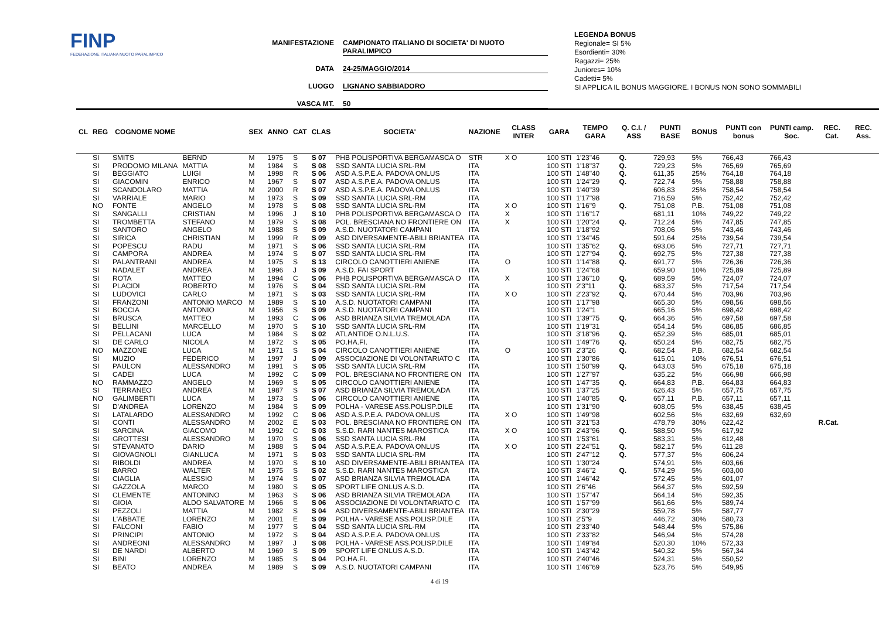FINP
FEDERAZIONE ITALIANA NUOTO PARALIMPICO
MANIFESTAZIONE CAMPIONATO ITALIANO DI SOCIETA' DI NUOTO PARALIMPICO
DATA 24-25/MAGGIO/2014
LUOGO LIGNANO SABBIADORO
VASCA MT. 50
LEGENDA BONUS
Regionale= SI 5%
Esordienti= 30%
Ragazzi= 25%
Juniores= 10%
Cadetti= 5%
SI APPLICA IL BONUS MAGGIORE. I BONUS NON SONO SOMMABILI
| CL | REG | COGNOME NOME | | SEX | ANNO | CAT | CLAS | SOCIETA' | NAZIONE | CLASS INTER | GARA | TEMPO GARA | Q. C.I. / ASS | PUNTI BASE | BONUS | PUNTI con bonus | PUNTI camp. Soc. | REC. Cat. | REC. Ass. |
| --- | --- | --- | --- | --- | --- | --- | --- | --- | --- | --- | --- | --- | --- | --- | --- | --- | --- | --- | --- |
| | SI | SMITS | BERND | M | 1975 | S | S 07 | PHB POLISPORTIVA BERGAMASCA O | STR | X O | 100 STI | 1'23"46 | Q. | 729,93 | 5% | 766,43 | 766,43 | | |
| | SI | PRODOMO MILANA | MATTIA | M | 1984 | S | S 08 | SSD SANTA LUCIA SRL-RM | ITA | | 100 STI | 1'18"37 | Q. | 729,23 | 5% | 765,69 | 765,69 | | |
| | SI | BEGGIATO | LUIGI | M | 1998 | R | S 06 | ASD A.S.P.E.A. PADOVA ONLUS | ITA | | 100 STI | 1'48"40 | Q. | 611,35 | 25% | 764,18 | 764,18 | | |
| | SI | GIACOMIN | ENRICO | M | 1967 | S | S 07 | ASD A.S.P.E.A. PADOVA ONLUS | ITA | | 100 STI | 1'24"29 | Q. | 722,74 | 5% | 758,88 | 758,88 | | |
| | SI | SCANDOLARO | MATTIA | M | 2000 | R | S 07 | ASD A.S.P.E.A. PADOVA ONLUS | ITA | | 100 STI | 1'40"39 | | 606,83 | 25% | 758,54 | 758,54 | | |
| | SI | VARRIALE | MARIO | M | 1973 | S | S 09 | SSD SANTA LUCIA SRL-RM | ITA | | 100 STI | 1'17"98 | | 716,59 | 5% | 752,42 | 752,42 | | |
| | NO | FONTE | ANGELO | M | 1978 | S | S 08 | SSD SANTA LUCIA SRL-RM | ITA | X O | 100 STI | 1'16"9 | Q. | 751,08 | P.B. | 751,08 | 751,08 | | |
| | SI | SANGALLI | CRISTIAN | M | 1996 | J | S 10 | PHB POLISPORTIVA BERGAMASCA O | ITA | X | 100 STI | 1'16"17 | | 681,11 | 10% | 749,22 | 749,22 | | |
| | SI | TROMBETTA | STEFANO | M | 1979 | S | S 08 | POL. BRESCIANA NO FRONTIERE ON | ITA | X | 100 STI | 1'20"24 | Q. | 712,24 | 5% | 747,85 | 747,85 | | |
| | SI | SANTORO | ANGELO | M | 1988 | S | S 09 | A.S.D. NUOTATORI CAMPANI | ITA | | 100 STI | 1'18"92 | | 708,06 | 5% | 743,46 | 743,46 | | |
| | SI | SIRICA | CHRISTIAN | M | 1999 | R | S 09 | ASD DIVERSAMENTE-ABILI BRIANTEA | ITA | | 100 STI | 1'34"45 | | 591,64 | 25% | 739,54 | 739,54 | | |
| | SI | POPESCU | RADU | M | 1971 | S | S 06 | SSD SANTA LUCIA SRL-RM | ITA | | 100 STI | 1'35"62 | Q. | 693,06 | 5% | 727,71 | 727,71 | | |
| | SI | CAMPORA | ANDREA | M | 1974 | S | S 07 | SSD SANTA LUCIA SRL-RM | ITA | | 100 STI | 1'27"94 | Q. | 692,75 | 5% | 727,38 | 727,38 | | |
| | SI | PALANTRANI | ANDREA | M | 1975 | S | S 13 | CIRCOLO CANOTTIERI ANIENE | ITA | O | 100 STI | 1'14"88 | Q. | 691,77 | 5% | 726,36 | 726,36 | | |
| | SI | NADALET | ANDREA | M | 1996 | J | S 09 | A.S.D. FAI SPORT | ITA | | 100 STI | 1'24"68 | | 659,90 | 10% | 725,89 | 725,89 | | |
| | SI | ROTA | MATTEO | M | 1994 | C | S 06 | PHB POLISPORTIVA BERGAMASCA O | ITA | X | 100 STI | 1'36"10 | Q. | 689,59 | 5% | 724,07 | 724,07 | | |
| | SI | PLACIDI | ROBERTO | M | 1976 | S | S 04 | SSD SANTA LUCIA SRL-RM | ITA | | 100 STI | 2'3"11 | Q. | 683,37 | 5% | 717,54 | 717,54 | | |
| | SI | LUDOVICI | CARLO | M | 1971 | S | S 03 | SSD SANTA LUCIA SRL-RM | ITA | X O | 100 STI | 2'23"92 | Q. | 670,44 | 5% | 703,96 | 703,96 | | |
| | SI | FRANZONI | ANTONIO MARCO | M | 1989 | S | S 10 | A.S.D. NUOTATORI CAMPANI | ITA | | 100 STI | 1'17"98 | | 665,30 | 5% | 698,56 | 698,56 | | |
| | SI | BOCCIA | ANTONIO | M | 1956 | S | S 09 | A.S.D. NUOTATORI CAMPANI | ITA | | 100 STI | 1'24"1 | | 665,16 | 5% | 698,42 | 698,42 | | |
| | SI | BRUSCA | MATTEO | M | 1993 | C | S 06 | ASD BRIANZA SILVIA TREMOLADA | ITA | | 100 STI | 1'39"75 | Q. | 664,36 | 5% | 697,58 | 697,58 | | |
| | SI | BELLINI | MARCELLO | M | 1970 | S | S 10 | SSD SANTA LUCIA SRL-RM | ITA | | 100 STI | 1'19"31 | | 654,14 | 5% | 686,85 | 686,85 | | |
| | SI | PELLACANI | LUCA | M | 1984 | S | S 02 | ATLANTIDE O.N.L.U.S. | ITA | | 100 STI | 3'18"96 | Q. | 652,39 | 5% | 685,01 | 685,01 | | |
| | SI | DE CARLO | NICOLA | M | 1972 | S | S 05 | PO.HA.FI. | ITA | | 100 STI | 1'49"76 | Q. | 650,24 | 5% | 682,75 | 682,75 | | |
| | NO | MAZZONE | LUCA | M | 1971 | S | S 04 | CIRCOLO CANOTTIERI ANIENE | ITA | O | 100 STI | 2'3"26 | Q. | 682,54 | P.B. | 682,54 | 682,54 | | |
| | SI | MUZIO | FEDERICO | M | 1997 | J | S 09 | ASSOCIAZIONE DI VOLONTARIATO C | ITA | | 100 STI | 1'30"86 | | 615,01 | 10% | 676,51 | 676,51 | | |
| | SI | PAULON | ALESSANDRO | M | 1991 | S | S 05 | SSD SANTA LUCIA SRL-RM | ITA | | 100 STI | 1'50"99 | Q. | 643,03 | 5% | 675,18 | 675,18 | | |
| | SI | CADEI | LUCA | M | 1992 | C | S 09 | POL. BRESCIANA NO FRONTIERE ON | ITA | | 100 STI | 1'27"97 | | 635,22 | 5% | 666,98 | 666,98 | | |
| | NO | RAMMAZZO | ANGELO | M | 1969 | S | S 05 | CIRCOLO CANOTTIERI ANIENE | ITA | | 100 STI | 1'47"35 | Q. | 664,83 | P.B. | 664,83 | 664,83 | | |
| | SI | TERRANEO | ANDREA | M | 1987 | S | S 07 | ASD BRIANZA SILVIA TREMOLADA | ITA | | 100 STI | 1'37"25 | | 626,43 | 5% | 657,75 | 657,75 | | |
| | NO | GALIMBERTI | LUCA | M | 1973 | S | S 06 | CIRCOLO CANOTTIERI ANIENE | ITA | | 100 STI | 1'40"85 | Q. | 657,11 | P.B. | 657,11 | 657,11 | | |
| | SI | D'ANDREA | LORENZO | M | 1984 | S | S 09 | POLHA - VARESE ASS.POLISP.DILE | ITA | | 100 STI | 1'31"90 | | 608,05 | 5% | 638,45 | 638,45 | | |
| | SI | LATALARDO | ALESSANDRO | M | 1992 | C | S 06 | ASD A.S.P.E.A. PADOVA ONLUS | ITA | X O | 100 STI | 1'49"98 | | 602,56 | 5% | 632,69 | 632,69 | | |
| | SI | CONTI | ALESSANDRO | M | 2002 | E | S 03 | POL. BRESCIANA NO FRONTIERE ON | ITA | | 100 STI | 3'21"53 | | 478,79 | 30% | 622,42 | | R.Cat. | |
| | SI | SARCINA | GIACOMO | M | 1992 | C | S 03 | S.S.D. RARI NANTES MAROSTICA | ITA | X O | 100 STI | 2'43"96 | Q. | 588,50 | 5% | 617,92 | | | |
| | SI | GROTTESI | ALESSANDRO | M | 1970 | S | S 06 | SSD SANTA LUCIA SRL-RM | ITA | | 100 STI | 1'53"61 | | 583,31 | 5% | 612,48 | | | |
| | SI | STEVANATO | DARIO | M | 1988 | S | S 04 | ASD A.S.P.E.A. PADOVA ONLUS | ITA | X O | 100 STI | 2'24"51 | Q. | 582,17 | 5% | 611,28 | | | |
| | SI | GIOVAGNOLI | GIANLUCA | M | 1971 | S | S 03 | SSD SANTA LUCIA SRL-RM | ITA | | 100 STI | 2'47"12 | Q. | 577,37 | 5% | 606,24 | | | |
| | SI | RIBOLDI | ANDREA | M | 1970 | S | S 10 | ASD DIVERSAMENTE-ABILI BRIANTEA | ITA | | 100 STI | 1'30"24 | | 574,91 | 5% | 603,66 | | | |
| | SI | BARRO | WALTER | M | 1975 | S | S 02 | S.S.D. RARI NANTES MAROSTICA | ITA | | 100 STI | 3'46"2 | Q. | 574,29 | 5% | 603,00 | | | |
| | SI | CIAGLIA | ALESSIO | M | 1974 | S | S 07 | ASD BRIANZA SILVIA TREMOLADA | ITA | | 100 STI | 1'46"42 | | 572,45 | 5% | 601,07 | | | |
| | SI | GAZZOLA | MARCO | M | 1980 | S | S 05 | SPORT LIFE ONLUS A.S.D. | ITA | | 100 STI | 2'6"46 | | 564,37 | 5% | 592,59 | | | |
| | SI | CLEMENTE | ANTONINO | M | 1963 | S | S 06 | ASD BRIANZA SILVIA TREMOLADA | ITA | | 100 STI | 1'57"47 | | 564,14 | 5% | 592,35 | | | |
| | SI | GIOIA | ALDO SALVATORE | M | 1966 | S | S 06 | ASSOCIAZIONE DI VOLONTARIATO C | ITA | | 100 STI | 1'57"99 | | 561,66 | 5% | 589,74 | | | |
| | SI | PEZZOLI | MATTIA | M | 1982 | S | S 04 | ASD DIVERSAMENTE-ABILI BRIANTEA | ITA | | 100 STI | 2'30"29 | | 559,78 | 5% | 587,77 | | | |
| | SI | L'ABBATE | LORENZO | M | 2001 | E | S 09 | POLHA - VARESE ASS.POLISP.DILE | ITA | | 100 STI | 2'5"9 | | 446,72 | 30% | 580,73 | | | |
| | SI | FALCONI | FABIO | M | 1977 | S | S 04 | SSD SANTA LUCIA SRL-RM | ITA | | 100 STI | 2'33"40 | | 548,44 | 5% | 575,86 | | | |
| | SI | PRINCIPI | ANTONIO | M | 1972 | S | S 04 | ASD A.S.P.E.A. PADOVA ONLUS | ITA | | 100 STI | 2'33"82 | | 546,94 | 5% | 574,28 | | | |
| | SI | ANDREONI | ALESSANDRO | M | 1997 | J | S 08 | POLHA - VARESE ASS.POLISP.DILE | ITA | | 100 STI | 1'49"84 | | 520,30 | 10% | 572,33 | | | |
| | SI | DE NARDI | ALBERTO | M | 1969 | S | S 09 | SPORT LIFE ONLUS A.S.D. | ITA | | 100 STI | 1'43"42 | | 540,32 | 5% | 567,34 | | | |
| | SI | BINI | LORENZO | M | 1985 | S | S 04 | PO.HA.FI. | ITA | | 100 STI | 2'40"46 | | 524,31 | 5% | 550,52 | | | |
| | SI | BEATO | ANDREA | M | 1989 | S | S 09 | A.S.D. NUOTATORI CAMPANI | ITA | | 100 STI | 1'46"69 | | 523,76 | 5% | 549,95 | | | |
4 di 19